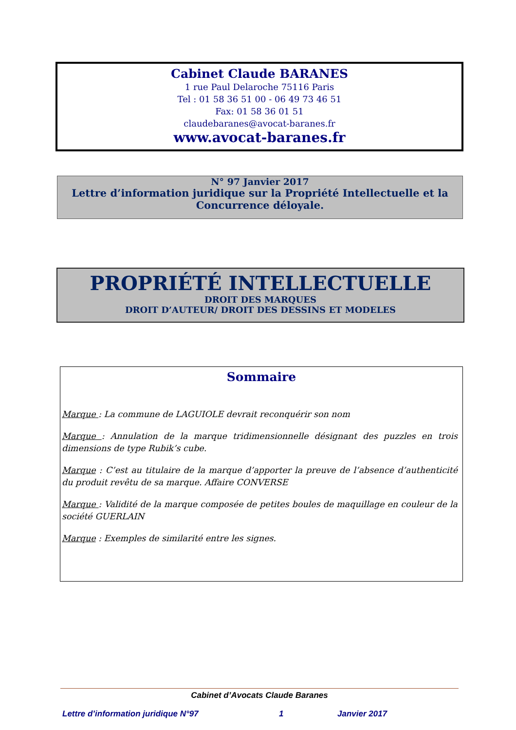Cabinet Claude BARANES
1 rue Paul Delaroche 75116 Paris
Tel : 01 58 36 51 00 - 06 49 73 46 51
Fax: 01 58 36 01 51
claudebaranes@avocat-baranes.fr
www.avocat-baranes.fr
N° 97 Janvier 2017
Lettre d’information juridique sur la Propriété Intellectuelle et la Concurrence déloyale.
PROPRIÉTÉ INTELLECTUELLE
DROIT DES MARQUES
DROIT D’AUTEUR/ DROIT DES DESSINS ET MODELES
Sommaire
Marque : La commune de LAGUIOLE devrait reconquérir son nom
Marque : Annulation de la marque tridimensionnelle désignant des puzzles en trois dimensions de type Rubik’s cube.
Marque : C’est au titulaire de la marque d’apporter la preuve de l’absence d’authenticité du produit revêtu de sa marque. Affaire CONVERSE
Marque : Validité de la marque composée de petites boules de maquillage en couleur de la société GUERLAIN
Marque : Exemples de similarité entre les signes.
Cabinet d’Avocats Claude Baranes
Lettre d’information juridique N°97 1 Janvier 2017